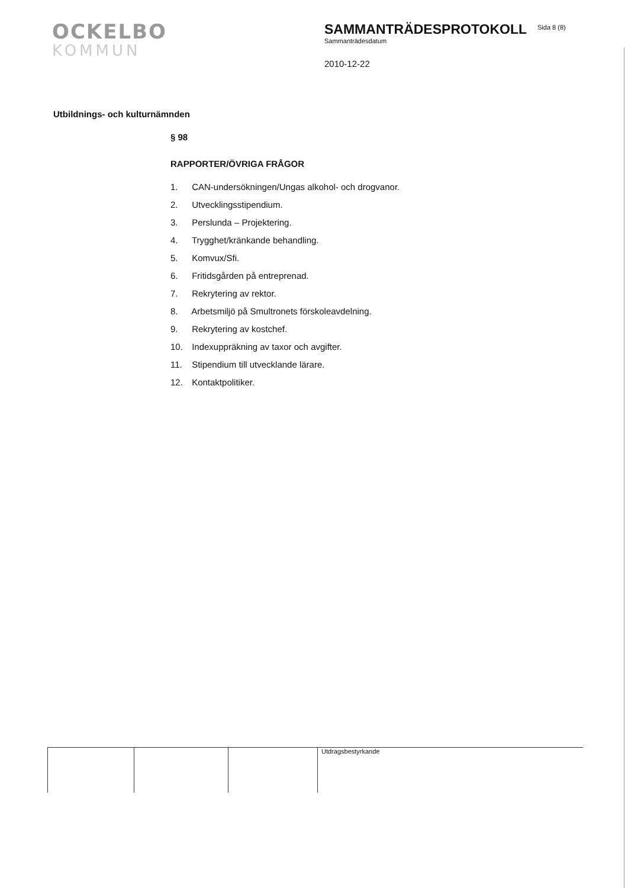OCKELBO
KOMMUN
SAMMANTRÄDESPROTOKOLL
Sammanträdesdatum
2010-12-22
Sida 8 (8)
Utbildnings- och kulturnämnden
§ 98
RAPPORTER/ÖVRIGA FRÅGOR
1. CAN-undersökningen/Ungas alkohol- och drogvanor.
2. Utvecklingsstipendium.
3. Perslunda – Projektering.
4. Trygghet/kränkande behandling.
5. Komvux/Sfi.
6. Fritidsgården på entreprenad.
7. Rekrytering av rektor.
8. Arbetsmiljö på Smultronets förskoleavdelning.
9. Rekrytering av kostchef.
10. Indexuppräkning av taxor och avgifter.
11. Stipendium till utvecklande lärare.
12. Kontaktpolitiker.
Utdragsbestyrkande